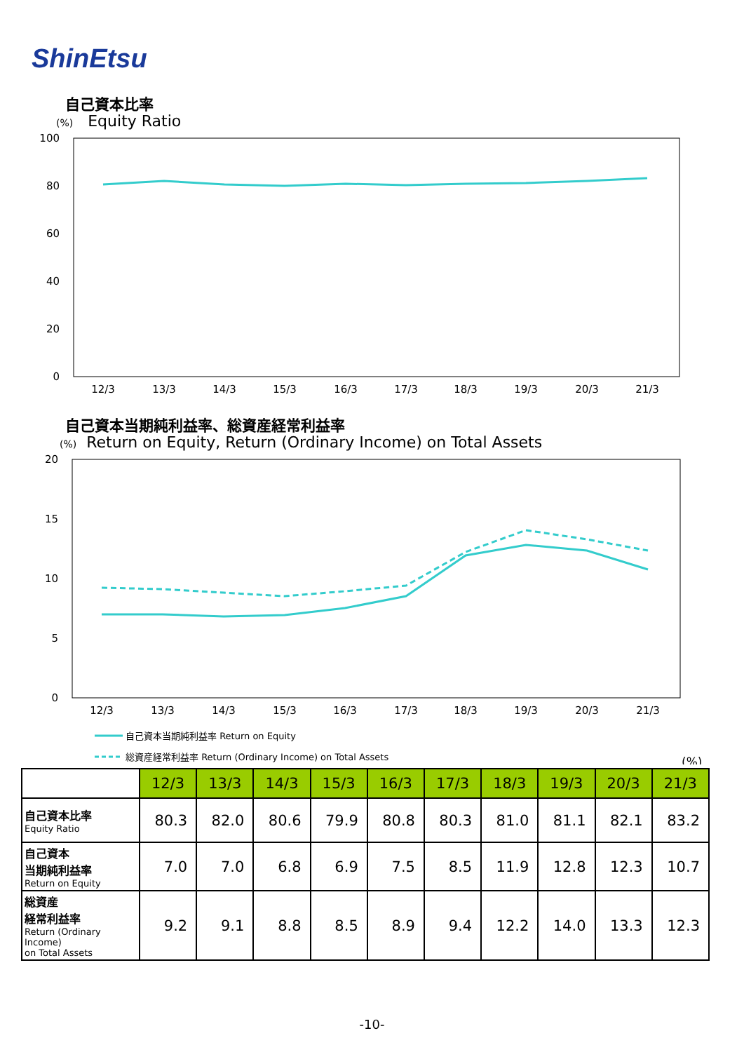ShinEtsu
自己資本比率
(%) Equity Ratio
100
80
60
40
20
0
12/3
13/3
14/3
15/3
16/3
17/3
18/3
19/3
20/3
21/3
自己資本当期純利益率、総資産経常利益率
(%) Return on Equity, Return (Ordinary Income) on Total Assets
20
15
10
5
0
12/3
13/3
14/3
15/3
16/3
17/3
18/3
19/3
20/3
21/3
自己資本当期純利益率 Return on Equity
総資産経常利益率 Return (Ordinary Income) on Total Assets
(%)
| | 12/3 | 13/3 | 14/3 | 15/3 | 16/3 | 17/3 | 18/3 | 19/3 | 20/3 | 21/3 |
| --- | --- | --- | --- | --- | --- | --- | --- | --- | --- | --- |
| 自己資本比率 Equity Ratio | 80.3 | 82.0 | 80.6 | 79.9 | 80.8 | 80.3 | 81.0 | 81.1 | 82.1 | 83.2 |
| 自己資本 当期純利益率 Return on Equity | 7.0 | 7.0 | 6.8 | 6.9 | 7.5 | 8.5 | 11.9 | 12.8 | 12.3 | 10.7 |
| 総資産 経常利益率 Return (Ordinary Income) on Total Assets | 9.2 | 9.1 | 8.8 | 8.5 | 8.9 | 9.4 | 12.2 | 14.0 | 13.3 | 12.3 |
-10-